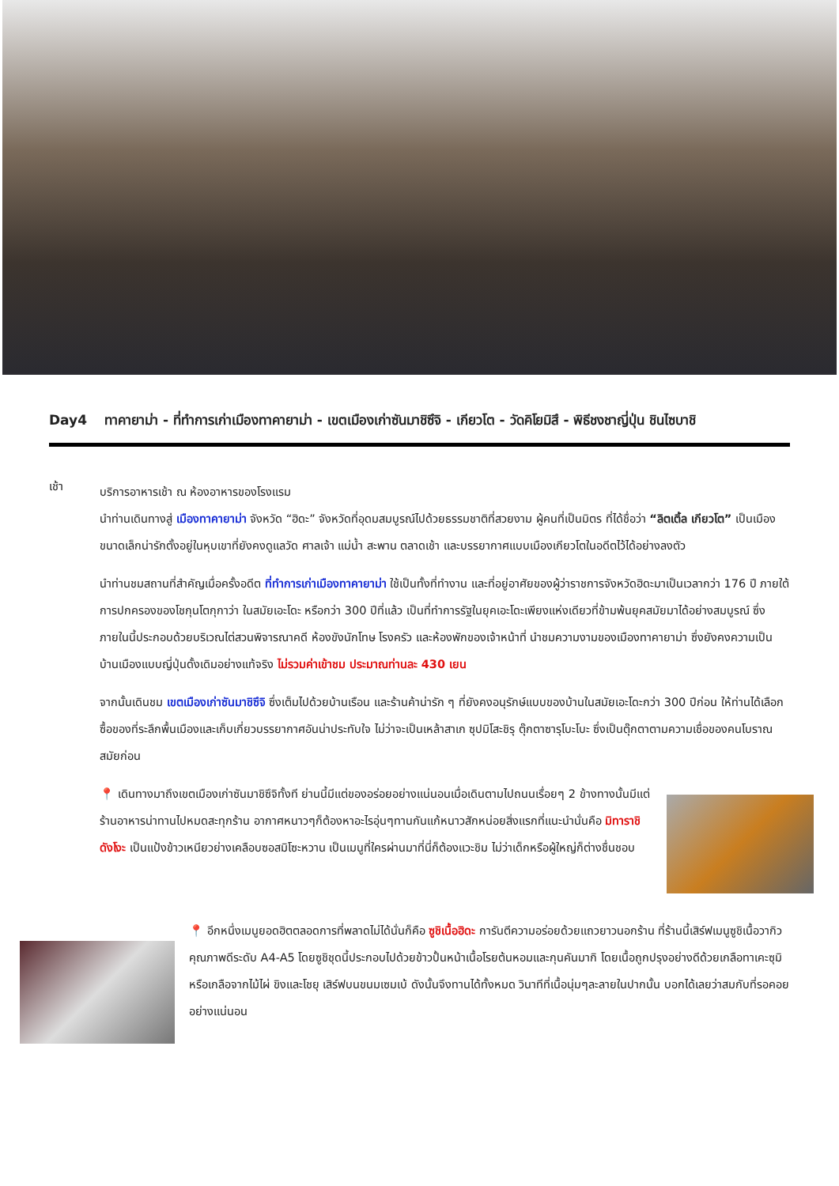Day4 ทาคายาม่า - ที่ทำการเก่าเมืองทาคายาม่า - เขตเมืองเก่าซันมาชิซึจิ - เกียวโต - วัดคิโยมิสึ - พิธีชงชาญี่ปุ่น ชินไซบาชิ
เช้า
บริการอาหารเช้า ณ ห้องอาหารของโรงแรม
นำท่านเดินทางสู่ เมืองทาคายาม่า จังหวัด “ฮิดะ” จังหวัดที่อุดมสมบูรณ์ไปด้วยธรรมชาติที่สวยงาม ผู้คนที่เป็นมิตร ที่ได้ชื่อว่า “ลิตเติ้ล เกียวโต” เป็นเมืองขนาดเล็กน่ารักตั้งอยู่ในหุบเขาที่ยังคงดูแลวัด ศาลเจ้า แม่น้ำ สะพาน ตลาดเช้า และบรรยากาศแบบเมืองเกียวโตในอดีตไว้ได้อย่างลงตัว
นำท่านชมสถานที่สำคัญเมื่อครั้งอดีต ที่ทำการเก่าเมืองทาคายาม่า ใช้เป็นทั้งที่ทำงาน และที่อยู่อาศัยของผู้ว่าราชการจังหวัดฮิดะมาเป็นเวลากว่า 176 ปี ภายใต้การปกครองของโชกุนโตกุกาว่า ในสมัยเอะโดะ หรือกว่า 300 ปีที่แล้ว เป็นที่ทำการรัฐในยุคเอะโดะเพียงแห่งเดียวที่ข้ามพ้นยุคสมัยมาได้อย่างสมบูรณ์ ซึ่งภายในนี้ประกอบด้วยบริเวณไต่สวนพิจารณาคดี ห้องขังนักโทษ โรงครัว และห้องพักของเจ้าหน้าที่ นำชมความงามของเมืองทาคายาม่า ซึ่งยังคงความเป็นบ้านเมืองแบบญี่ปุ่นดั้งเดิมอย่างแท้จริง ไม่รวมค่าเข้าชม ประมาณท่านละ 430 เยน
จากนั้นเดินชม เขตเมืองเก่าซันมาชิซึจิ ซึ่งเต็มไปด้วยบ้านเรือน และร้านค้าน่ารัก ๆ ที่ยังคงอนุรักษ์แบบของบ้านในสมัยเอะโดะกว่า 300 ปีก่อน ให้ท่านได้เลือกซื้อของที่ระลึกพื้นเมืองและเก็บเกี่ยวบรรยากาศอันน่าประทับใจ ไม่ว่าจะเป็นเหล้าสาเก ซุปมิโสะชิรุ ตุ๊กตาซารุโบะโบะ ซึ่งเป็นตุ๊กตาตามความเชื่อของคนโบราณสมัยก่อน
📍 เดินทางมาถึงเขตเมืองเก่าซันมาชิซึจิทั้งที ย่านนี้มีแต่ของอร่อยอย่างแน่นอนเมื่อเดินตามไปถนนเรื่อยๆ 2 ข้างทางนั้นมีแต่ร้านอาหารน่าทานไปหมดสะทุกร้าน อากาศหนาวๆก็ต้องหาอะไรอุ่นๆทานกันแก้หนาวสักหน่อยสิ่งแรกที่แนะนำนั่นคือ มิทาราชิดังโงะ เป็นแป้งข้าวเหนียวย่างเคลือบซอสมิโซะหวาน เป็นเมนูที่ใครผ่านมาที่นี่ก็ต้องแวะชิม ไม่ว่าเด็กหรือผู้ใหญ่ก็ต่างชื่นชอบ
📍 อีกหนึ่งเมนูยอดฮิตตลอดการที่พลาดไม่ได้นั่นก็คือ ซูชิเนื้อฮิดะ การันตีความอร่อยด้วยแถวยาวนอกร้าน ที่ร้านนี้เสิร์ฟเมนูซูชิเนื้อวากิวคุณภาพดีระดับ A4-A5 โดยซูชิชุดนี้ประกอบไปด้วยข้าวปั้นหน้าเนื้อโรยต้นหอมและกุนคันมากิ โดยเนื้อถูกปรุงอย่างดีด้วยเกลือทาเคะซุมิหรือเกลือจากไม้ไผ่ ขิงและโชยุ เสิร์ฟบนขนมเซมเบ้ ดังนั้นจึงทานได้ทั้งหมด วินาทีที่เนื้อนุ่มๆละลายในปากนั้น บอกได้เลยว่าสมกับที่รอคอยอย่างแน่นอน